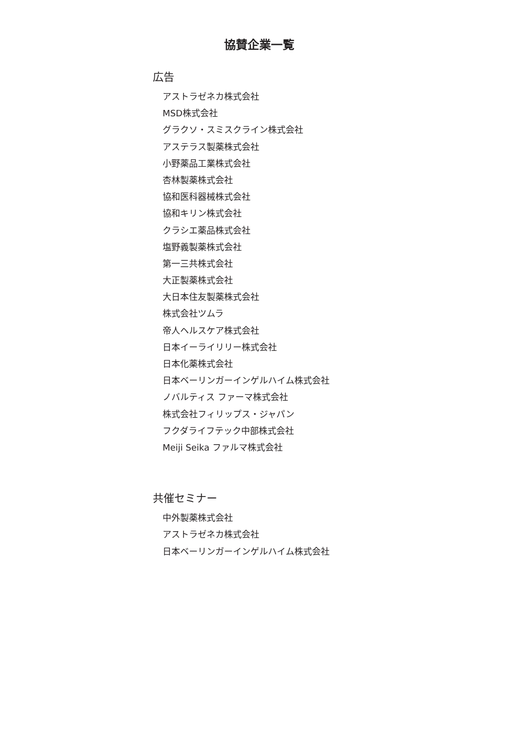協賛企業一覧
広告
アストラゼネカ株式会社
MSD株式会社
グラクソ・スミスクライン株式会社
アステラス製薬株式会社
小野薬品工業株式会社
杏林製薬株式会社
協和医科器械株式会社
協和キリン株式会社
クラシエ薬品株式会社
塩野義製薬株式会社
第一三共株式会社
大正製薬株式会社
大日本住友製薬株式会社
株式会社ツムラ
帝人ヘルスケア株式会社
日本イーライリリー株式会社
日本化薬株式会社
日本ベーリンガーインゲルハイム株式会社
ノバルティス ファーマ株式会社
株式会社フィリップス・ジャパン
フクダライフテック中部株式会社
Meiji Seika ファルマ株式会社
共催セミナー
中外製薬株式会社
アストラゼネカ株式会社
日本ベーリンガーインゲルハイム株式会社